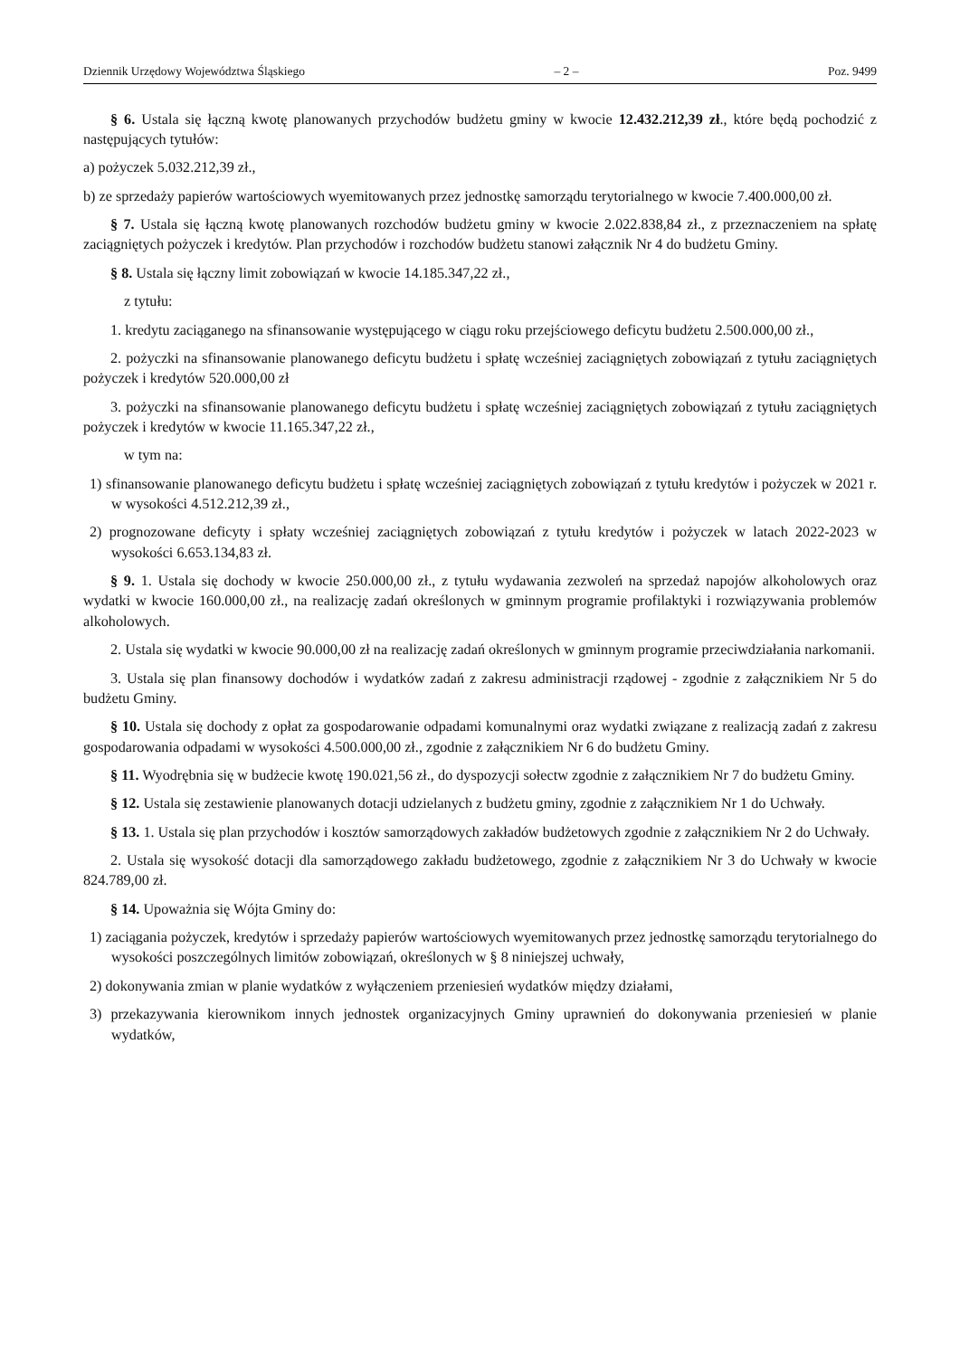Dziennik Urzędowy Województwa Śląskiego – 2 – Poz. 9499
§ 6. Ustala się łączną kwotę planowanych przychodów budżetu gminy w kwocie 12.432.212,39 zł., które będą pochodzić z następujących tytułów:
a) pożyczek 5.032.212,39 zł.,
b) ze sprzedaży papierów wartościowych wyemitowanych przez jednostkę samorządu terytorialnego w kwocie 7.400.000,00 zł.
§ 7. Ustala się łączną kwotę planowanych rozchodów budżetu gminy w kwocie 2.022.838,84 zł., z przeznaczeniem na spłatę zaciągniętych pożyczek i kredytów. Plan przychodów i rozchodów budżetu stanowi załącznik Nr 4 do budżetu Gminy.
§ 8. Ustala się łączny limit zobowiązań w kwocie 14.185.347,22 zł.,
z tytułu:
1. kredytu zaciąganego na sfinansowanie występującego w ciągu roku przejściowego deficytu budżetu 2.500.000,00 zł.,
2. pożyczki na sfinansowanie planowanego deficytu budżetu i spłatę wcześniej zaciągniętych zobowiązań z tytułu zaciągniętych pożyczek i kredytów 520.000,00 zł
3. pożyczki na sfinansowanie planowanego deficytu budżetu i spłatę wcześniej zaciągniętych zobowiązań z tytułu zaciągniętych pożyczek i kredytów w kwocie 11.165.347,22 zł.,
w tym na:
1) sfinansowanie planowanego deficytu budżetu i spłatę wcześniej zaciągniętych zobowiązań z tytułu kredytów i pożyczek w 2021 r. w wysokości 4.512.212,39 zł.,
2) prognozowane deficyty i spłaty wcześniej zaciągniętych zobowiązań z tytułu kredytów i pożyczek w latach 2022-2023 w wysokości 6.653.134,83 zł.
§ 9. 1. Ustala się dochody w kwocie 250.000,00 zł., z tytułu wydawania zezwoleń na sprzedaż napojów alkoholowych oraz wydatki w kwocie 160.000,00 zł., na realizację zadań określonych w gminnym programie profilaktyki i rozwiązywania problemów alkoholowych.
2. Ustala się wydatki w kwocie 90.000,00 zł na realizację zadań określonych w gminnym programie przeciwdziałania narkomanii.
3. Ustala się plan finansowy dochodów i wydatków zadań z zakresu administracji rządowej - zgodnie z załącznikiem Nr 5 do budżetu Gminy.
§ 10. Ustala się dochody z opłat za gospodarowanie odpadami komunalnymi oraz wydatki związane z realizacją zadań z zakresu gospodarowania odpadami w wysokości 4.500.000,00 zł., zgodnie z załącznikiem Nr 6 do budżetu Gminy.
§ 11. Wyodrębnia się w budżecie kwotę 190.021,56 zł., do dyspozycji sołectw zgodnie z załącznikiem Nr 7 do budżetu Gminy.
§ 12. Ustala się zestawienie planowanych dotacji udzielanych z budżetu gminy, zgodnie z załącznikiem Nr 1 do Uchwały.
§ 13. 1. Ustala się plan przychodów i kosztów samorządowych zakładów budżetowych zgodnie z załącznikiem Nr 2 do Uchwały.
2. Ustala się wysokość dotacji dla samorządowego zakładu budżetowego, zgodnie z załącznikiem Nr 3 do Uchwały w kwocie 824.789,00 zł.
§ 14. Upoważnia się Wójta Gminy do:
1) zaciągania pożyczek, kredytów i sprzedaży papierów wartościowych wyemitowanych przez jednostkę samorządu terytorialnego do wysokości poszczególnych limitów zobowiązań, określonych w § 8 niniejszej uchwały,
2) dokonywania zmian w planie wydatków z wyłączeniem przeniesień wydatków między działami,
3) przekazywania kierownikom innych jednostek organizacyjnych Gminy uprawnień do dokonywania przeniesień w planie wydatków,